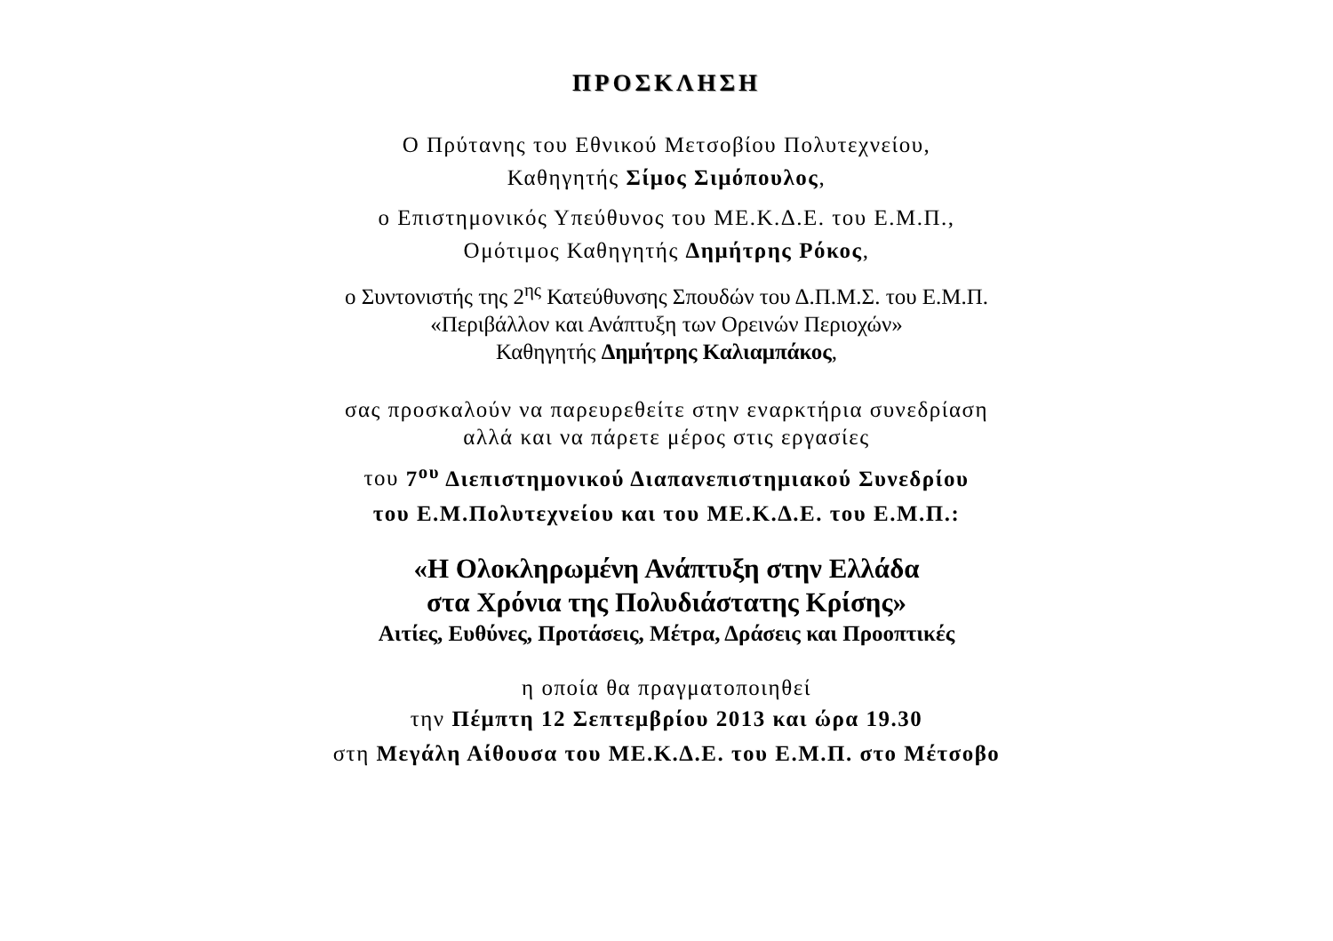ΠΡΟΣΚΛΗΣΗ
Ο Πρύτανης του Εθνικού Μετσοβίου Πολυτεχνείου,
Καθηγητής Σίμος Σιμόπουλος,
ο Επιστημονικός Υπεύθυνος του ΜΕ.Κ.Δ.Ε. του Ε.Μ.Π.,
Ομότιμος Καθηγητής Δημήτρης Ρόκος,
ο Συντονιστής της 2<sup>ης</sup> Κατεύθυνσης Σπουδών του Δ.Π.Μ.Σ. του Ε.Μ.Π.
«Περιβάλλον και Ανάπτυξη των Ορεινών Περιοχών»
Καθηγητής Δημήτρης Καλιαμπάκος,
σας προσκαλούν να παρευρεθείτε στην εναρκτήρια συνεδρίαση
αλλά και να πάρετε μέρος στις εργασίες
του 7<sup>ου</sup> Διεπιστημονικού Διαπανεπιστημιακού Συνεδρίου
του Ε.Μ.Πολυτεχνείου και του ΜΕ.Κ.Δ.Ε. του Ε.Μ.Π.:
«Η Ολοκληρωμένη Ανάπτυξη στην Ελλάδα
στα Χρόνια της Πολυδιάστατης Κρίσης»
Αιτίες, Ευθύνες, Προτάσεις, Μέτρα, Δράσεις και Προοπτικές
η οποία θα πραγματοποιηθεί
την Πέμπτη 12 Σεπτεμβρίου 2013 και ώρα 19.30
στη Μεγάλη Αίθουσα του ΜΕ.Κ.Δ.Ε. του Ε.Μ.Π. στο Μέτσοβο